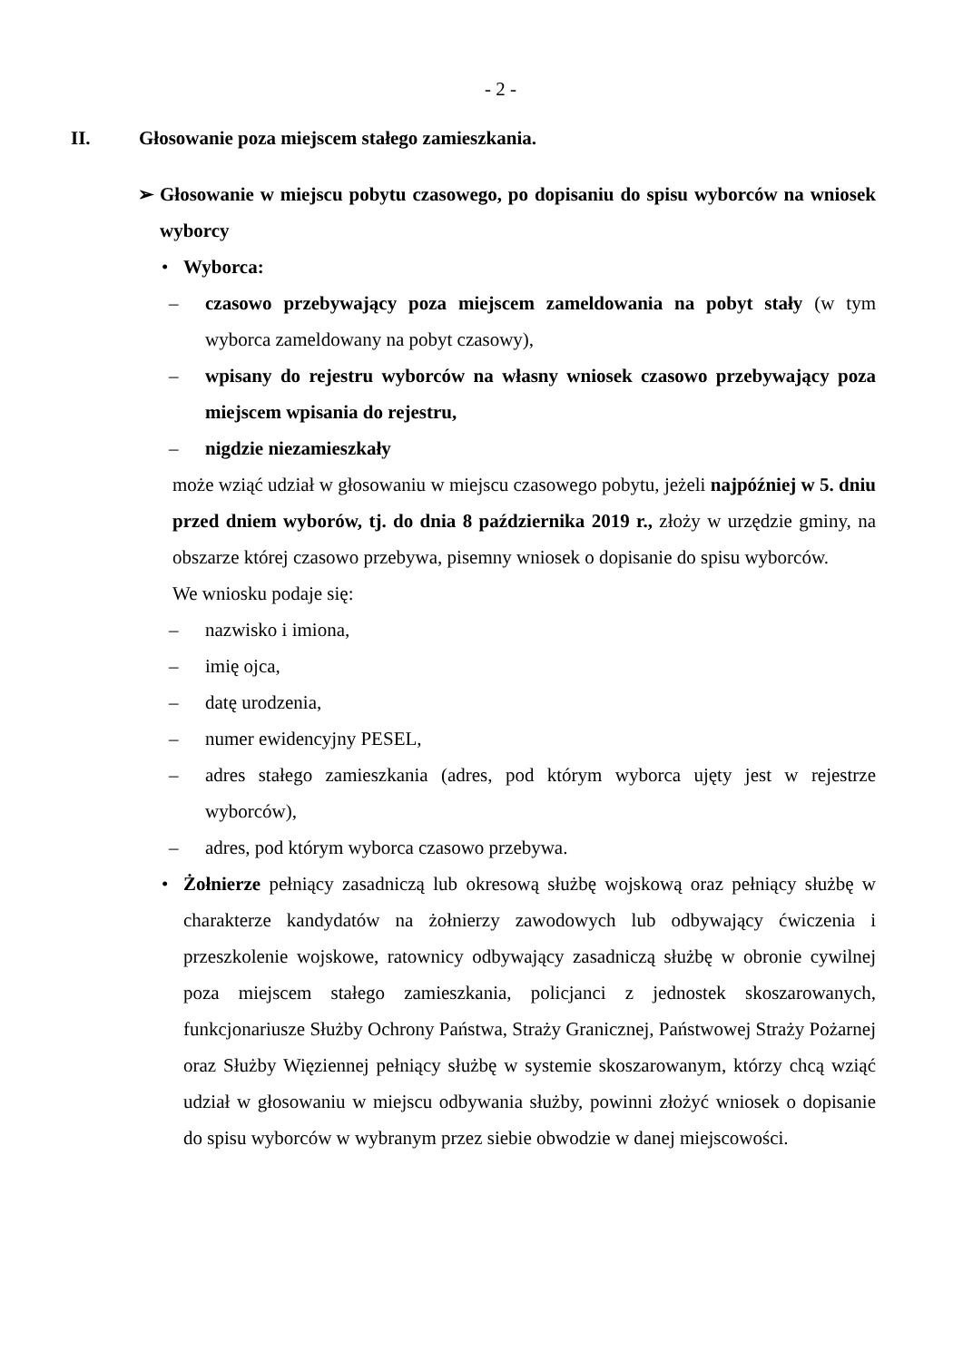- 2 -
II. Głosowanie poza miejscem stałego zamieszkania.
➢ Głosowanie w miejscu pobytu czasowego, po dopisaniu do spisu wyborców na wniosek wyborcy
• Wyborca:
– czasowo przebywający poza miejscem zameldowania na pobyt stały (w tym wyborca zameldowany na pobyt czasowy),
– wpisany do rejestru wyborców na własny wniosek czasowo przebywający poza miejscem wpisania do rejestru,
– nigdzie niezamieszkały
może wziąć udział w głosowaniu w miejscu czasowego pobytu, jeżeli najpóźniej w 5. dniu przed dniem wyborów, tj. do dnia 8 października 2019 r., złoży w urzędzie gminy, na obszarze której czasowo przebywa, pisemny wniosek o dopisanie do spisu wyborców.
We wniosku podaje się:
– nazwisko i imiona,
– imię ojca,
– datę urodzenia,
– numer ewidencyjny PESEL,
– adres stałego zamieszkania (adres, pod którym wyborca ujęty jest w rejestrze wyborców),
– adres, pod którym wyborca czasowo przebywa.
• Żołnierze pełniący zasadniczą lub okresową służbę wojskową oraz pełniący służbę w charakterze kandydatów na żołnierzy zawodowych lub odbywający ćwiczenia i przeszkolenie wojskowe, ratownicy odbywający zasadniczą służbę w obronie cywilnej poza miejscem stałego zamieszkania, policjanci z jednostek skoszarowanych, funkcjonariusze Służby Ochrony Państwa, Straży Granicznej, Państwowej Straży Pożarnej oraz Służby Więziennej pełniący służbę w systemie skoszarowanym, którzy chcą wziąć udział w głosowaniu w miejscu odbywania służby, powinni złożyć wniosek o dopisanie do spisu wyborców w wybranym przez siebie obwodzie w danej miejscowości.